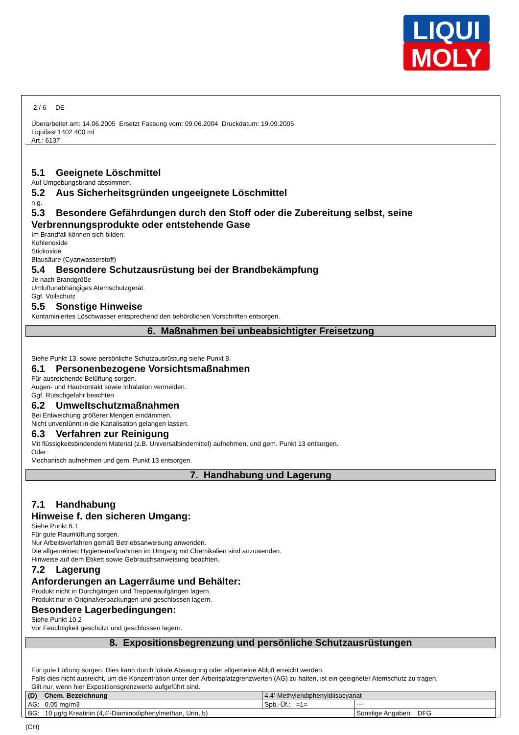LIQUI
MOLY
2 / 6 DE
Überarbeitet am: 14.06.2005 Ersetzt Fassung vom: 09.06.2004 Druckdatum: 19.09.2005
Liquifast 1402 400 ml
Art.: 6137
5.1 Geeignete Löschmittel
Auf Umgebungsbrand abstimmen.
5.2 Aus Sicherheitsgründen ungeeignete Löschmittel
n.g.
5.3 Besondere Gefährdungen durch den Stoff oder die Zubereitung selbst, seine Verbrennungsprodukte oder entstehende Gase
Im Brandfall können sich bilden:
Kohlenoxide
Stickoxide
Blausäure (Cyanwasserstoff)
5.4 Besondere Schutzausrüstung bei der Brandbekämpfung
Je nach Brandgröße
Umluftunabhängiges Atemschutzgerät.
Ggf. Vollschutz
5.5 Sonstige Hinweise
Kontaminiertes Löschwasser entsprechend den behördlichen Vorschriften entsorgen.
6. Maßnahmen bei unbeabsichtigter Freisetzung
Siehe Punkt 13. sowie persönliche Schutzausrüstung siehe Punkt 8.
6.1 Personenbezogene Vorsichtsmaßnahmen
Für ausreichende Belüftung sorgen.
Augen- und Hautkontakt sowie Inhalation vermeiden.
Ggf. Rutschgefahr beachten
6.2 Umweltschutzmaßnahmen
Bei Entweichung größerer Mengen eindämmen.
Nicht unverdünnt in die Kanalisation gelangen lassen.
6.3 Verfahren zur Reinigung
Mit flüssigkeitsbindendem Material (z.B. Universalbindemittel) aufnehmen, und gem. Punkt 13 entsorgen.
Oder:
Mechanisch aufnehmen und gem. Punkt 13 entsorgen.
7. Handhabung und Lagerung
7.1 Handhabung
Hinweise f. den sicheren Umgang:
Siehe Punkt 6.1
Für gute Raumlüftung sorgen.
Nur Arbeitsverfahren gemäß Betriebsanweisung anwenden.
Die allgemeinen Hygienemaßnahmen im Umgang mit Chemikalien sind anzuwenden.
Hinweise auf dem Etikett sowie Gebrauchsanweisung beachten.
7.2 Lagerung
Anforderungen an Lagerräume und Behälter:
Produkt nicht in Durchgängen und Treppenaufgängen lagern.
Produkt nur in Originalverpackungen und geschlossen lagern.
Besondere Lagerbedingungen:
Siehe Punkt 10.2
Vor Feuchtigkeit geschützt und geschlossen lagern.
8. Expositionsbegrenzung und persönliche Schutzausrüstungen
Für gute Lüftung sorgen. Dies kann durch lokale Absaugung oder allgemeine Abluft erreicht werden.
Falls dies nicht ausreicht, um die Konzentration unter den Arbeitsplatzgrenzwerten (AG) zu halten, ist ein geeigneter Atemschutz zu tragen.
Gilt nur, wenn hier Expositionsgrenzwerte aufgeführt sind.
| (D) Chem. Bezeichnung | 4,4'-Methylendiphenyldiisocyanat | | |
| AG: 0,05 mg/m3 | | Spb.-Üf.: =1= | --- |
| BG: 10 µg/g Kreatinin (4,4'-Diaminodiphenylmethan, Urin, b) | | | Sonstige Angaben: DFG |
(CH)